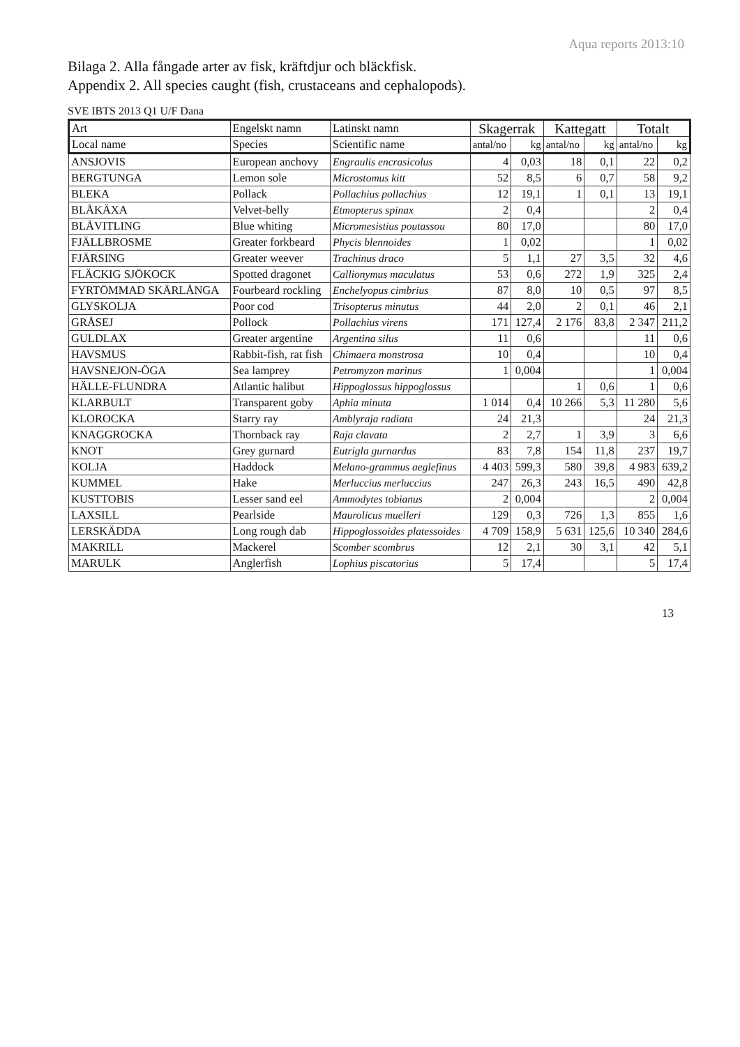Aqua reports 2013:10
Bilaga 2. Alla fångade arter av fisk, kräftdjur och bläckfisk.
Appendix 2. All species caught (fish, crustaceans and cephalopods).
SVE IBTS 2013 Q1 U/F Dana
| Art | Engelskt namn | Latinskt namn | Skagerrak | | Kattegatt | | Totalt | |
| --- | --- | --- | --- | --- | --- | --- | --- | --- |
| Local name | Species | Scientific name | antal/no | kg | antal/no | kg | antal/no | kg |
| ANSJOVIS | European anchovy | Engraulis encrasicolus | 4 | 0,03 | 18 | 0,1 | 22 | 0,2 |
| BERGTUNGA | Lemon sole | Microstomus kitt | 52 | 8,5 | 6 | 0,7 | 58 | 9,2 |
| BLEKA | Pollack | Pollachius pollachius | 12 | 19,1 | 1 | 0,1 | 13 | 19,1 |
| BLÅKÄXA | Velvet-belly | Etmopterus spinax | 2 | 0,4 | | | 2 | 0,4 |
| BLÅVITLING | Blue whiting | Micromesistius poutassou | 80 | 17,0 | | | 80 | 17,0 |
| FJÄLLBROSME | Greater forkbeard | Phycis blennoides | 1 | 0,02 | | | 1 | 0,02 |
| FJÄRSING | Greater weever | Trachinus draco | 5 | 1,1 | 27 | 3,5 | 32 | 4,6 |
| FLÄCKIG SJÖKOCK | Spotted dragonet | Callionymus maculatus | 53 | 0,6 | 272 | 1,9 | 325 | 2,4 |
| FYRTÖMMAD SKÄRLÅNGA | Fourbeard rockling | Enchelyopus cimbrius | 87 | 8,0 | 10 | 0,5 | 97 | 8,5 |
| GLYSKOLJA | Poor cod | Trisopterus minutus | 44 | 2,0 | 2 | 0,1 | 46 | 2,1 |
| GRÅSEJ | Pollock | Pollachius virens | 171 | 127,4 | 2 176 | 83,8 | 2 347 | 211,2 |
| GULDLAX | Greater argentine | Argentina silus | 11 | 0,6 | | | 11 | 0,6 |
| HAVSMUS | Rabbit-fish, rat fish | Chimaera monstrosa | 10 | 0,4 | | | 10 | 0,4 |
| HAVSNEJON-ÖGA | Sea lamprey | Petromyzon marinus | 1 | 0,004 | | | 1 | 0,004 |
| HÄLLE-FLUNDRA | Atlantic halibut | Hippoglossus hippoglossus | | | 1 | 0,6 | 1 | 0,6 |
| KLARBULT | Transparent goby | Aphia minuta | 1 014 | 0,4 | 10 266 | 5,3 | 11 280 | 5,6 |
| KLOROCKA | Starry ray | Amblyraja radiata | 24 | 21,3 | | | 24 | 21,3 |
| KNAGGROCKA | Thornback ray | Raja clavata | 2 | 2,7 | 1 | 3,9 | 3 | 6,6 |
| KNOT | Grey gurnard | Eutrigla gurnardus | 83 | 7,8 | 154 | 11,8 | 237 | 19,7 |
| KOLJA | Haddock | Melano-grammus aeglefinus | 4 403 | 599,3 | 580 | 39,8 | 4 983 | 639,2 |
| KUMMEL | Hake | Merluccius merluccius | 247 | 26,3 | 243 | 16,5 | 490 | 42,8 |
| KUSTTOBIS | Lesser sand eel | Ammodytes tobianus | 2 | 0,004 | | | 2 | 0,004 |
| LAXSILL | Pearlside | Maurolicus muelleri | 129 | 0,3 | 726 | 1,3 | 855 | 1,6 |
| LERSKÄDDA | Long rough dab | Hippoglossoides platessoides | 4 709 | 158,9 | 5 631 | 125,6 | 10 340 | 284,6 |
| MAKRILL | Mackerel | Scomber scombrus | 12 | 2,1 | 30 | 3,1 | 42 | 5,1 |
| MARULK | Anglerfish | Lophius piscatorius | 5 | 17,4 | | | 5 | 17,4 |
13